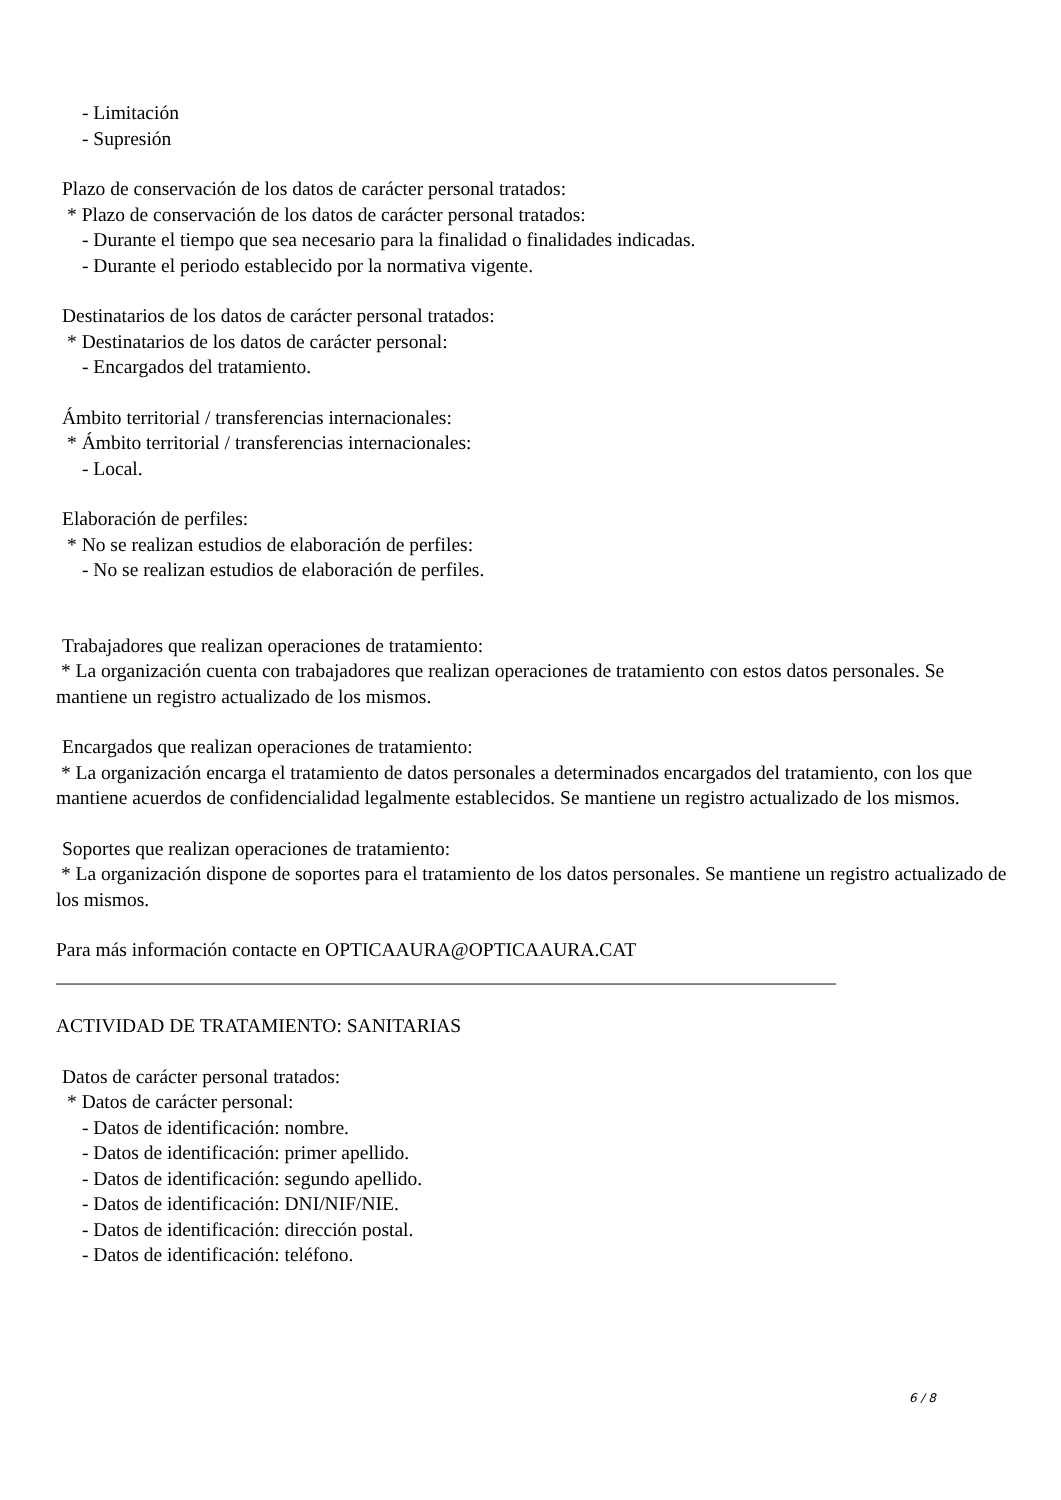- Limitación
- Supresión
Plazo de conservación de los datos de carácter personal tratados:
* Plazo de conservación de los datos de carácter personal tratados:
- Durante el tiempo que sea necesario para la finalidad o finalidades indicadas.
- Durante el periodo establecido por la normativa vigente.
Destinatarios de los datos de carácter personal tratados:
* Destinatarios de los datos de carácter personal:
- Encargados del tratamiento.
Ámbito territorial / transferencias internacionales:
* Ámbito territorial / transferencias internacionales:
- Local.
Elaboración de perfiles:
* No se realizan estudios de elaboración de perfiles:
- No se realizan estudios de elaboración de perfiles.
Trabajadores que realizan operaciones de tratamiento:
* La organización cuenta con trabajadores que realizan operaciones de tratamiento con estos datos personales. Se mantiene un registro actualizado de los mismos.
Encargados que realizan operaciones de tratamiento:
* La organización encarga el tratamiento de datos personales a determinados encargados del tratamiento, con los que mantiene acuerdos de confidencialidad legalmente establecidos. Se mantiene un registro actualizado de los mismos.
Soportes que realizan operaciones de tratamiento:
* La organización dispone de soportes para el tratamiento de los datos personales. Se mantiene un registro actualizado de los mismos.
Para más información contacte en OPTICAAURA@OPTICAAURA.CAT
________________________________________________________________________________
ACTIVIDAD DE TRATAMIENTO: SANITARIAS
Datos de carácter personal tratados:
* Datos de carácter personal:
- Datos de identificación: nombre.
- Datos de identificación: primer apellido.
- Datos de identificación: segundo apellido.
- Datos de identificación: DNI/NIF/NIE.
- Datos de identificación: dirección postal.
- Datos de identificación: teléfono.
6 / 8